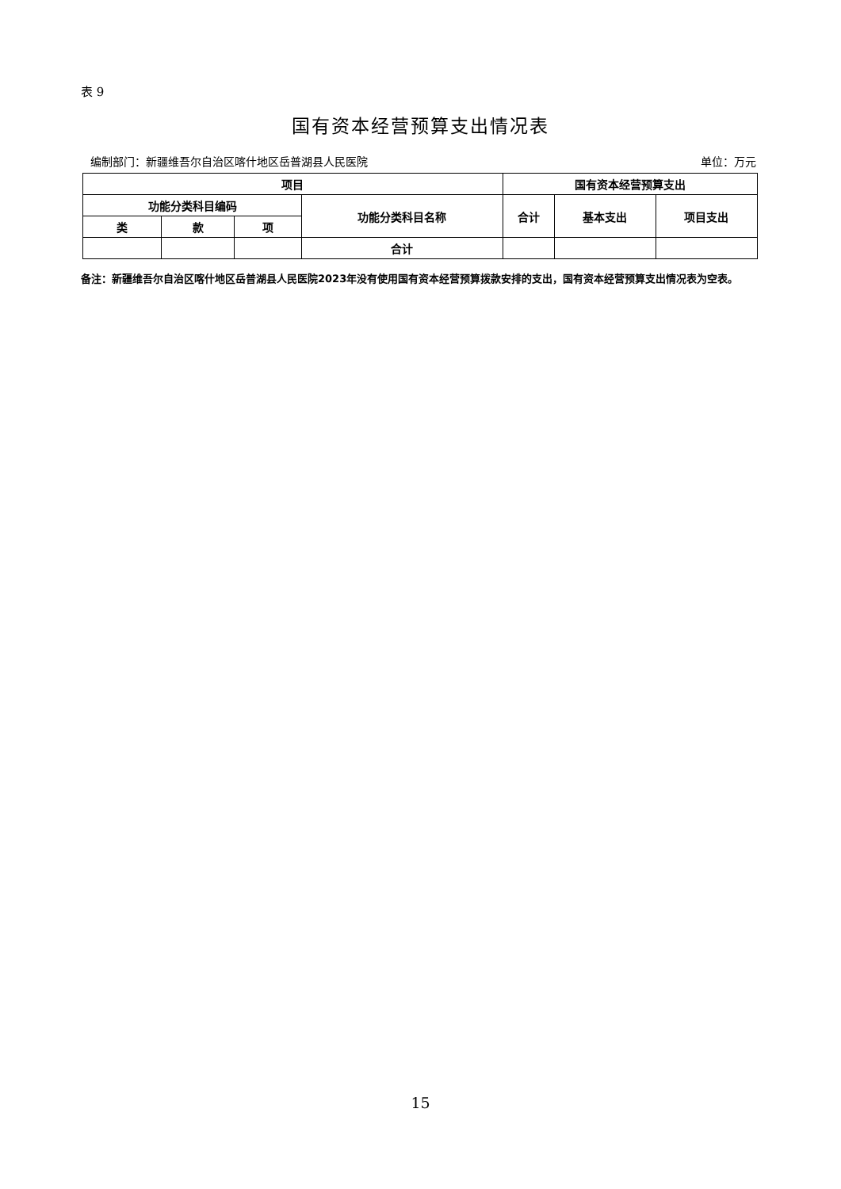表 9
国有资本经营预算支出情况表
编制部门：新疆维吾尔自治区喀什地区岳普湖县人民医院 单位：万元
| 项目 | | | | 国有资本经营预算支出 | | |
| --- | --- | --- | --- | --- | --- | --- |
| 功能分类科目编码 | | | 功能分类科目名称 | 合计 | 基本支出 | 项目支出 |
| 类 | 款 | 项 | | | | |
| | | | 合计 | | | |
备注：新疆维吾尔自治区喀什地区岳普湖县人民医院2023年没有使用国有资本经营预算拨款安排的支出，国有资本经营预算支出情况表为空表。
15